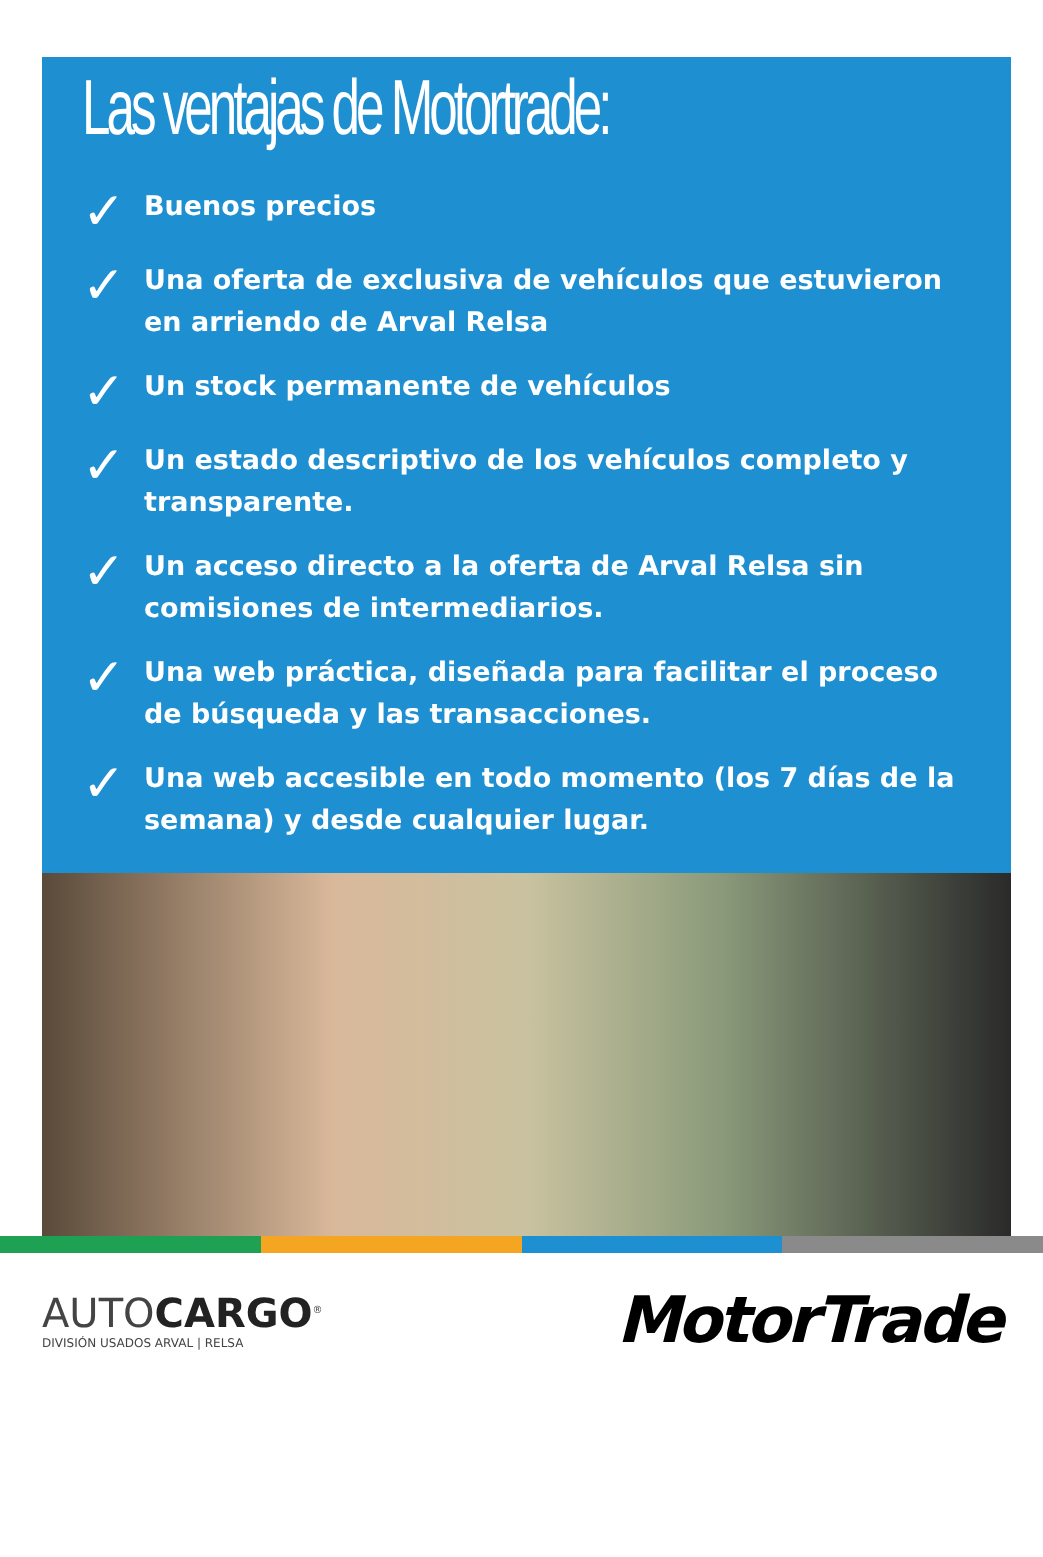Las ventajas de Motortrade:
✓ Buenos precios
✓ Una oferta de exclusiva de vehículos que estuvieron en arriendo de Arval Relsa
✓ Un stock permanente de vehículos
✓ Un estado descriptivo de los vehículos completo y transparente.
✓ Un acceso directo a la oferta de Arval Relsa sin comisiones de intermediarios.
✓ Una web práctica, diseñada para facilitar el proceso de búsqueda y las transacciones.
✓ Una web accesible en todo momento (los 7 días de la semana) y desde cualquier lugar.
AUTOCARGO<sup>®</sup>
DIVISIÓN USADOS ARVAL | RELSA
MotorTrade